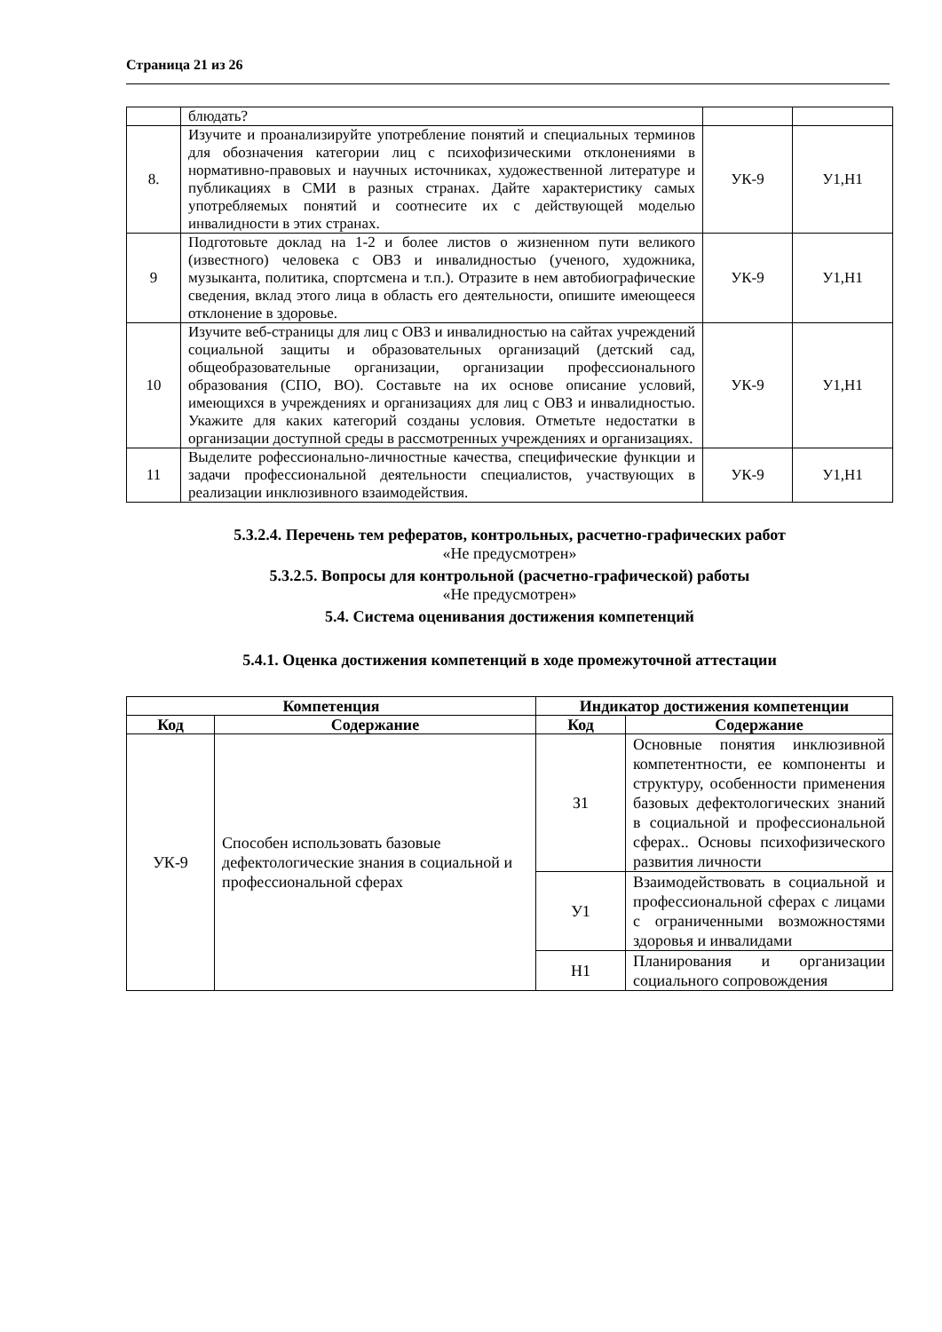Страница 21 из 26
| | блюдать? | | |
| 8. | Изучите и проанализируйте употребление понятий и специальных терминов для обозначения категории лиц с психофизическими отклонениями в нормативно-правовых и научных источниках, художественной литературе и публикациях в СМИ в разных странах. Дайте характеристику самых употребляемых понятий и соотнесите их с действующей моделью инвалидности в этих странах. | УК-9 | У1,Н1 |
| 9 | Подготовьте доклад на 1-2 и более листов о жизненном пути великого (известного) человека с ОВЗ и инвалидностью (ученого, художника, музыканта, политика, спортсмена и т.п.). Отразите в нем автобиографические сведения, вклад этого лица в область его деятельности, опишите имеющееся отклонение в здоровье. | УК-9 | У1,Н1 |
| 10 | Изучите веб-страницы для лиц с ОВЗ и инвалидностью на сайтах учреждений социальной защиты и образовательных организаций (детский сад, общеобразовательные организации, организации профессионального образования (СПО, ВО). Составьте на их основе описание условий, имеющихся в учреждениях и организациях для лиц с ОВЗ и инвалидностью. Укажите для каких категорий созданы условия. Отметьте недостатки в организации доступной среды в рассмотренных учреждениях и организациях. | УК-9 | У1,Н1 |
| 11 | Выделите рофессионально-личностные качества, специфические функции и задачи профессиональной деятельности специалистов, участвующих в реализации инклюзивного взаимодействия. | УК-9 | У1,Н1 |
5.3.2.4. Перечень тем рефератов, контрольных, расчетно-графических работ
«Не предусмотрен»
5.3.2.5. Вопросы для контрольной (расчетно-графической) работы
«Не предусмотрен»
5.4. Система оценивания достижения компетенций
5.4.1. Оценка достижения компетенций в ходе промежуточной аттестации
| Компетенция | | Индикатор достижения компетенции | |
| --- | --- | --- | --- |
| Код | Содержание | Код | Содержание |
| УК-9 | Способен использовать базовые дефектологические знания в социальной и профессиональной сферах | З1 | Основные понятия инклюзивной компетентности, ее компоненты и структуру, особенности применения базовых дефектологических знаний в социальной и профессиональной сферах.. Основы психофизического развития личности |
| | | У1 | Взаимодействовать в социальной и профессиональной сферах с лицами с ограниченными возможностями здоровья и инвалидами |
| | | Н1 | Планирования и организации социального сопровождения |